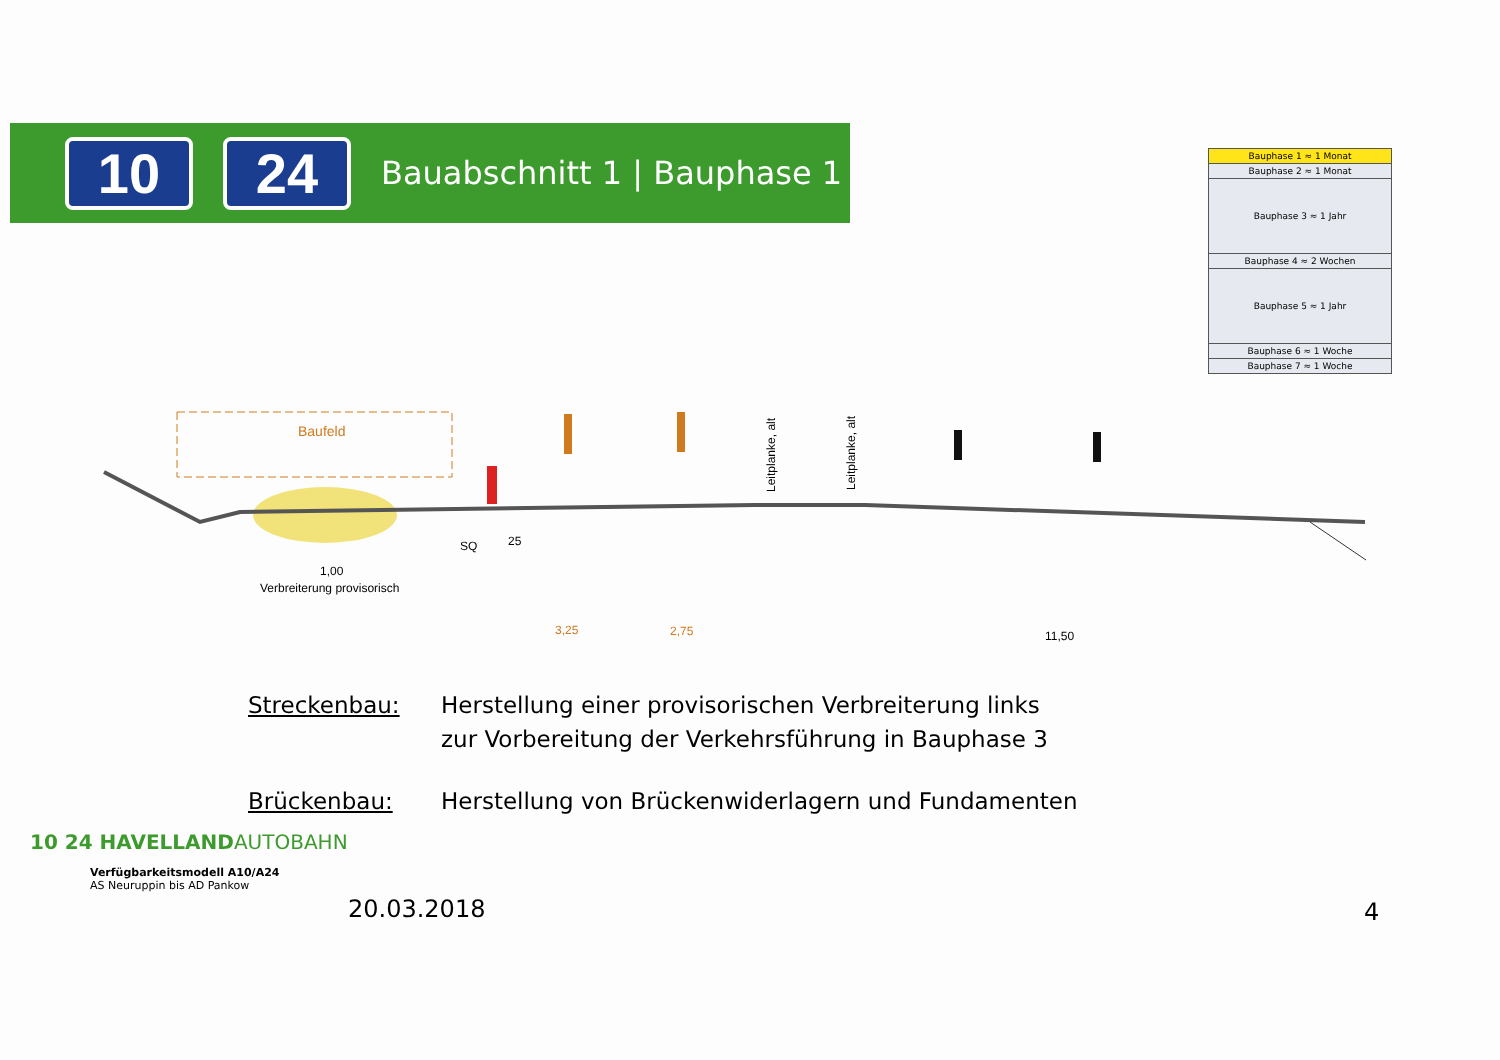10 24
Bauabschnitt 1 | Bauphase 1
| Bauphase 1 ≈ 1 Monat |
| Bauphase 2 ≈ 1 Monat |
| Bauphase 3 ≈ 1 Jahr |
| Bauphase 4 ≈ 2 Wochen |
| Bauphase 5 ≈ 1 Jahr |
| Bauphase 6 ≈ 1 Woche |
| Bauphase 7 ≈ 1 Woche |
Baufeld
Leitplanke, alt
Leitplanke, alt
SQ
25
1,00
Verbreiterung provisorisch
3,25
2,75
11,50
Streckenbau: Herstellung einer provisorischen Verbreiterung links
zur Vorbereitung der Verkehrsführung in Bauphase 3
Brückenbau: Herstellung von Brückenwiderlagern und Fundamenten
10 24 HAVELLAND AUTOBAHN
Verfügbarkeitsmodell A10/A24
AS Neuruppin bis AD Pankow
20.03.2018 4